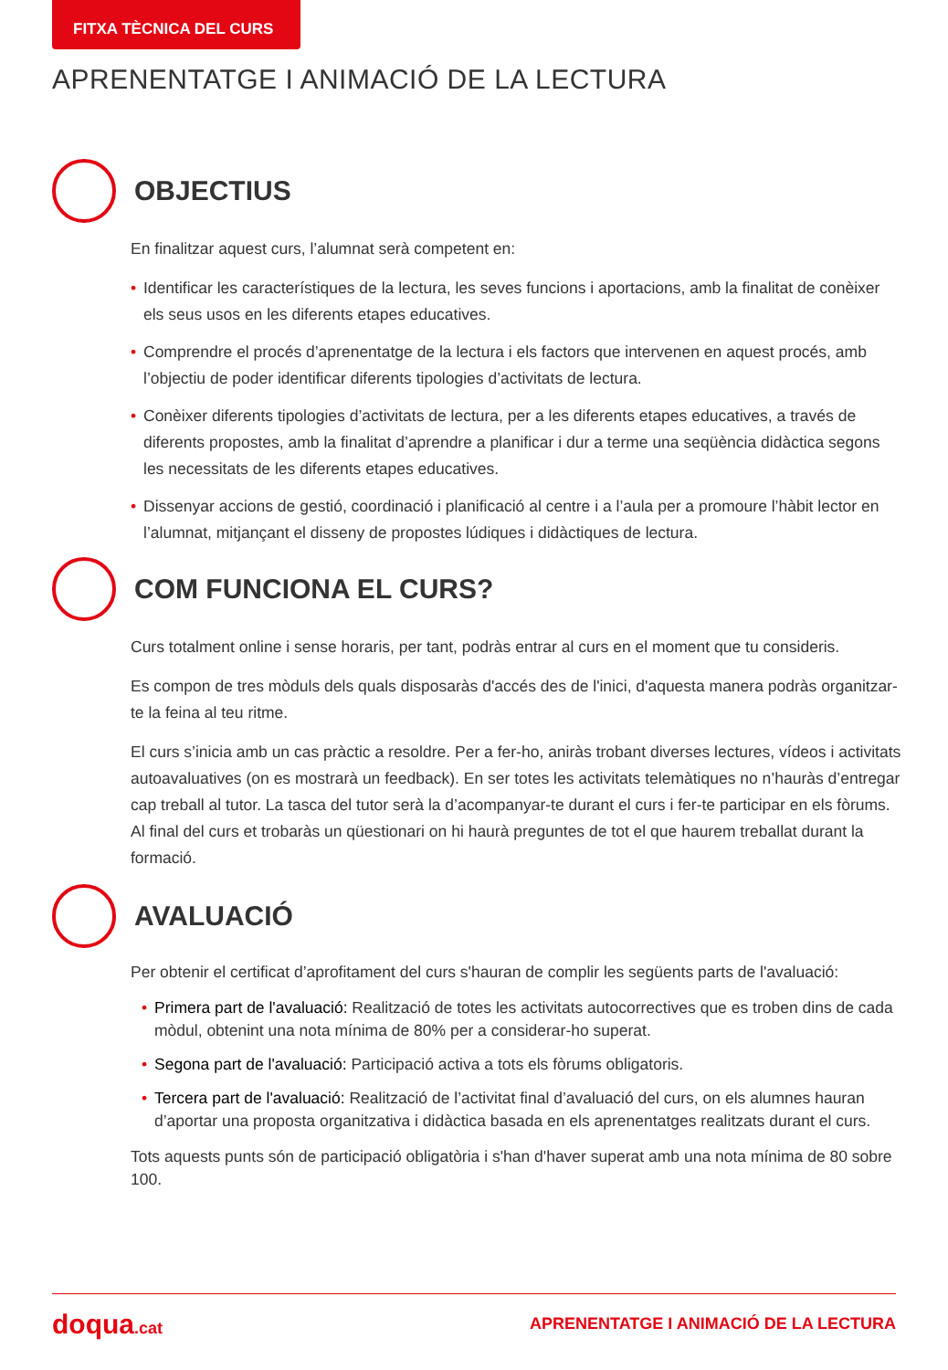FITXA TÈCNICA DEL CURS
APRENENTATGE I ANIMACIÓ DE LA LECTURA
OBJECTIUS
En finalitzar aquest curs, l’alumnat serà competent en:
• Identificar les característiques de la lectura, les seves funcions i aportacions, amb la finalitat de conèixer els seus usos en les diferents etapes educatives.
• Comprendre el procés d’aprenentatge de la lectura i els factors que intervenen en aquest procés, amb l’objectiu de poder identificar diferents tipologies d’activitats de lectura.
• Conèixer diferents tipologies d’activitats de lectura, per a les diferents etapes educatives, a través de diferents propostes, amb la finalitat d’aprendre a planificar i dur a terme una seqüència didàctica segons les necessitats de les diferents etapes educatives.
• Dissenyar accions de gestió, coordinació i planificació al centre i a l’aula per a promoure l’hàbit lector en l’alumnat, mitjançant el disseny de propostes lúdiques i didàctiques de lectura.
COM FUNCIONA EL CURS?
Curs totalment online i sense horaris, per tant, podràs entrar al curs en el moment que tu consideris.
Es compon de tres mòduls dels quals disposaràs d'accés des de l'inici, d'aquesta manera podràs organitzar-te la feina al teu ritme.
El curs s’inicia amb un cas pràctic a resoldre. Per a fer-ho, aniràs trobant diverses lectures, vídeos i activitats autoavaluatives (on es mostrarà un feedback). En ser totes les activitats telemàtiques no n’hauràs d’entregar cap treball al tutor. La tasca del tutor serà la d’acompanyar-te durant el curs i fer-te participar en els fòrums. Al final del curs et trobaràs un qüestionari on hi haurà preguntes de tot el que haurem treballat durant la formació.
AVALUACIÓ
Per obtenir el certificat d’aprofitament del curs s'hauran de complir les següents parts de l'avaluació:
• Primera part de l'avaluació: Realització de totes les activitats autocorrectives que es troben dins de cada mòdul, obtenint una nota mínima de 80% per a considerar-ho superat.
• Segona part de l'avaluació: Participació activa a tots els fòrums obligatoris.
• Tercera part de l'avaluació: Realització de l’activitat final d’avaluació del curs, on els alumnes hauran d’aportar una proposta organitzativa i didàctica basada en els aprenentatges realitzats durant el curs.
Tots aquests punts són de participació obligatòria i s'han d'haver superat amb una nota mínima de 80 sobre 100.
doqua.cat
APRENENTATGE I ANIMACIÓ DE LA LECTURA